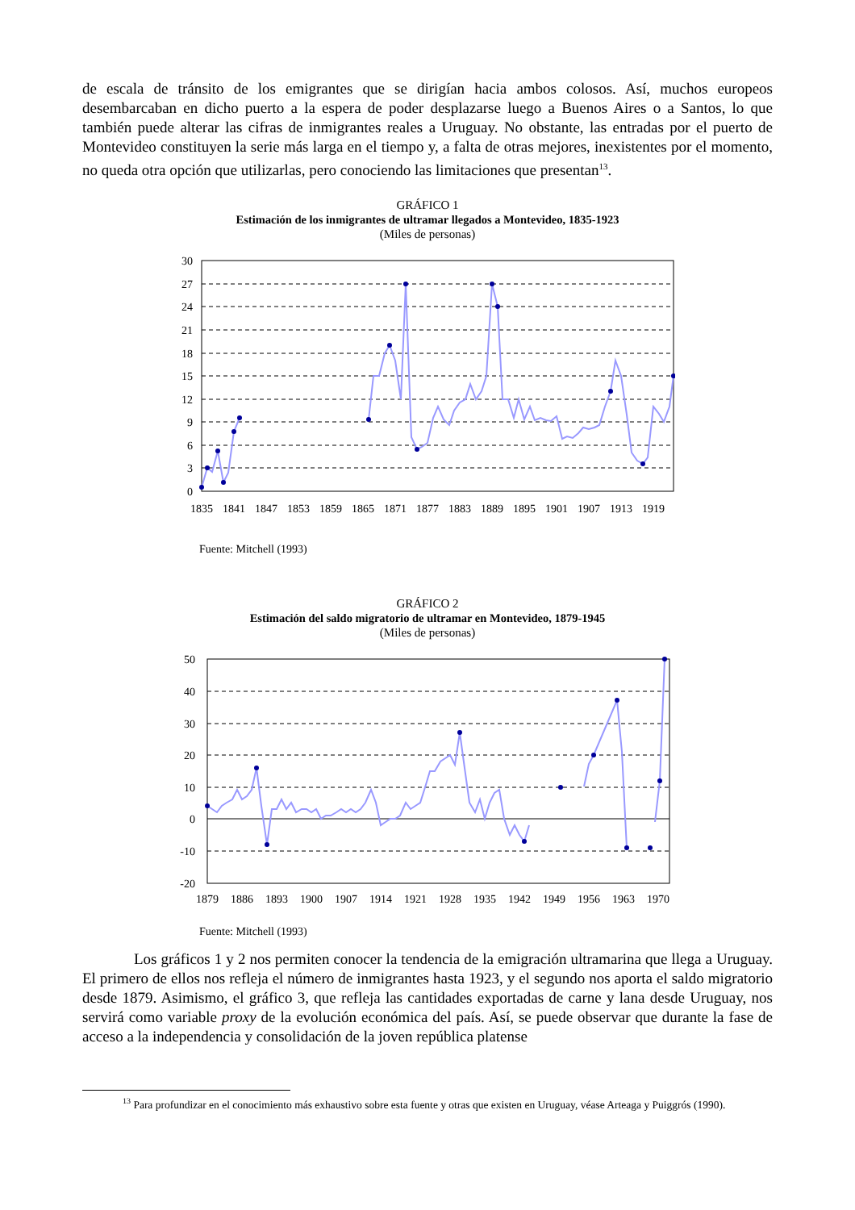de escala de tránsito de los emigrantes que se dirigían hacia ambos colosos. Así, muchos europeos desembarcaban en dicho puerto a la espera de poder desplazarse luego a Buenos Aires o a Santos, lo que también puede alterar las cifras de inmigrantes reales a Uruguay. No obstante, las entradas por el puerto de Montevideo constituyen la serie más larga en el tiempo y, a falta de otras mejores, inexistentes por el momento, no queda otra opción que utilizarlas, pero conociendo las limitaciones que presentan<sup>13</sup>.
GRÁFICO 1
Estimación de los inmigrantes de ultramar llegados a Montevideo, 1835-1923
(Miles de personas)
30
27
24
21
18
15
12
9
6
3
0
1835
1841
1847
1853
1859
1865
1871
1877
1883
1889
1895
1901
1907
1913
1919
Fuente: Mitchell (1993)
GRÁFICO 2
Estimación del saldo migratorio de ultramar en Montevideo, 1879-1945
(Miles de personas)
50
40
30
20
10
0
-10
-20
1879
1886
1893
1900
1907
1914
1921
1928
1935
1942
1949
1956
1963
1970
Fuente: Mitchell (1993)
Los gráficos 1 y 2 nos permiten conocer la tendencia de la emigración ultramarina que llega a Uruguay. El primero de ellos nos refleja el número de inmigrantes hasta 1923, y el segundo nos aporta el saldo migratorio desde 1879. Asimismo, el gráfico 3, que refleja las cantidades exportadas de carne y lana desde Uruguay, nos servirá como variable proxy de la evolución económica del país. Así, se puede observar que durante la fase de acceso a la independencia y consolidación de la joven república platense
<sup>13</sup> Para profundizar en el conocimiento más exhaustivo sobre esta fuente y otras que existen en Uruguay, véase Arteaga y Puiggrós (1990).